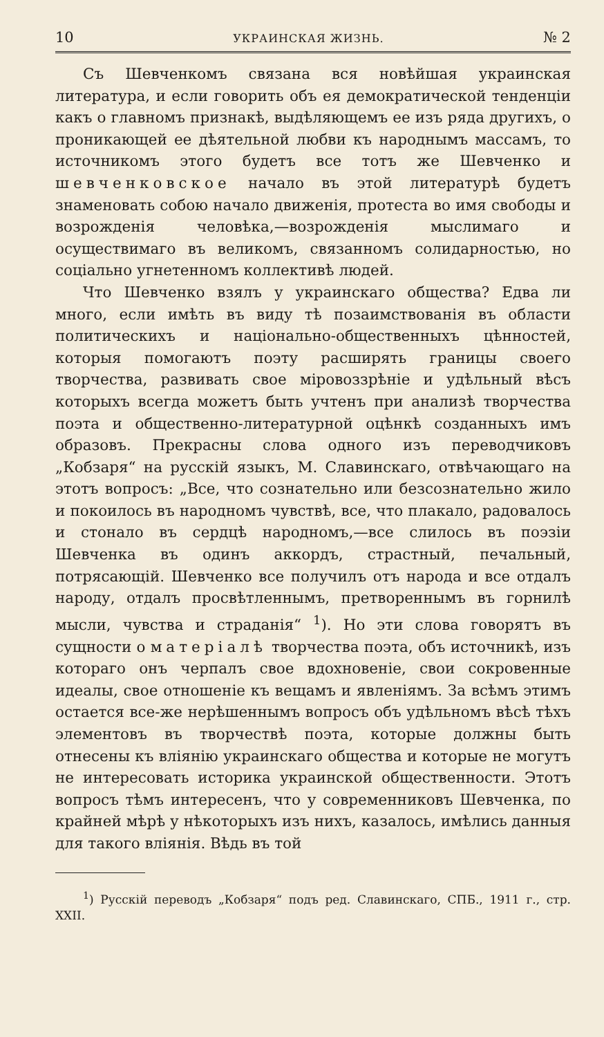10 УКРАИНСКАЯ ЖИЗНЬ. № 2
Съ Шевченкомъ связана вся новѣйшая украинская литература, и если говорить объ ея демократической тенденціи какъ о главномъ признакѣ, выдѣляющемъ ее изъ ряда другихъ, о проникающей ее дѣятельной любви къ народнымъ массамъ, то источникомъ этого будетъ все тотъ же Шевченко и шевченковское начало въ этой литературѣ будетъ знаменовать собою начало движенія, протеста во имя свободы и возрожденія человѣка,—возрожденія мыслимаго и осуществимаго въ великомъ, связанномъ солидарностью, но соціально угнетенномъ коллективѣ людей.
Что Шевченко взялъ у украинскаго общества? Едва ли много, если имѣть въ виду тѣ позаимствованія въ области политическихъ и національно-общественныхъ цѣнностей, которыя помогаютъ поэту расширять границы своего творчества, развивать свое міровоззрѣніе и удѣльный вѣсъ которыхъ всегда можетъ быть учтенъ при анализѣ творчества поэта и общественно-литературной оцѣнкѣ созданныхъ имъ образовъ. Прекрасны слова одного изъ переводчиковъ „Кобзаря“ на русскій языкъ, М. Славинскаго, отвѣчающаго на этотъ вопросъ: „Все, что сознательно или безсознательно жило и покоилось въ народномъ чувствѣ, все, что плакало, радовалось и стонало въ сердцѣ народномъ,—все слилось въ поэзіи Шевченка въ одинъ аккордъ, страстный, печальный, потрясающій. Шевченко все получилъ отъ народа и все отдалъ народу, отдалъ просвѣтленнымъ, претвореннымъ въ горнилѣ мысли, чувства и страданія“ <sup>1</sup>). Но эти слова говорятъ въ сущности о матеріалѣ творчества поэта, объ источникѣ, изъ котораго онъ черпалъ свое вдохновеніе, свои сокровенные идеалы, свое отношеніе къ вещамъ и явленіямъ. За всѣмъ этимъ остается все-же нерѣшеннымъ вопросъ объ удѣльномъ вѣсѣ тѣхъ элементовъ въ творчествѣ поэта, которые должны быть отнесены къ вліянію украинскаго общества и которые не могутъ не интересовать историка украинской общественности. Этотъ вопросъ тѣмъ интересенъ, что у современниковъ Шевченка, по крайней мѣрѣ у нѣкоторыхъ изъ нихъ, казалось, имѣлись данныя для такого вліянія. Вѣдь въ той
<sup>1</sup>) Русскій переводъ „Кобзаря“ подъ ред. Славинскаго, СПБ., 1911 г., стр. XXII.